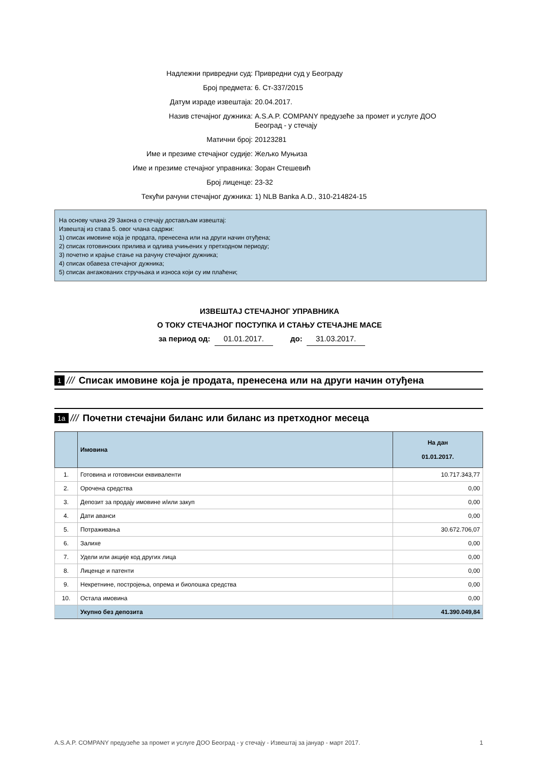Надлежни привредни суд: Привредни суд у Београду
Број предмета: 6. Ст-337/2015
Датум израде извештаја: 20.04.2017.
Назив стечајног дужника: A.S.A.P. COMPANY предузеће за промет и услуге ДОО
Београд - у стечају
Матични број: 20123281
Име и презиме стечајног судије: Жељко Муњиза
Име и презиме стечајног управника: Зоран Стешевић
Број лиценце: 23-32
Текући рачуни стечајног дужника: 1) NLB Banka A.D., 310-214824-15
На основу члана 29 Закона о стечају достављам извештај:
Извештај из става 5. овог члана садржи:
1) списак имовине која је продата, пренесена или на други начин отуђена;
2) списак готовинских прилива и одлива учињених у претходном периоду;
3) почетно и крајње стање на рачуну стечајног дужника;
4) списак обавеза стечајног дужника;
5) списак ангажованих стручњака и износа који су им плаћени;
ИЗВЕШТАЈ СТЕЧАЈНОГ УПРАВНИКА
О ТОКУ СТЕЧАЈНОГ ПОСТУПКА И СТАЊУ СТЕЧАЈНЕ МАСЕ
за период од: 01.01.2017. до: 31.03.2017.
1 /// Списак имовине која је продата, пренесена или на други начин отуђена
1a /// Почетни стечајни биланс или биланс из претходног месеца
| | Имовина | На дан 01.01.2017. |
| --- | --- | --- |
| 1. | Готовина и готовински еквиваленти | 10.717.343,77 |
| 2. | Орочена средства | 0,00 |
| 3. | Депозит за продају имовине и/или закуп | 0,00 |
| 4. | Дати аванси | 0,00 |
| 5. | Потраживања | 30.672.706,07 |
| 6. | Залихе | 0,00 |
| 7. | Удели или акције код других лица | 0,00 |
| 8. | Лиценце и патенти | 0,00 |
| 9. | Некретнине, постројења, опрема и биолошка средства | 0,00 |
| 10. | Остала имовина | 0,00 |
| | Укупно без депозита | 41.390.049,84 |
A.S.A.P. COMPANY предузеће за промет и услуге ДОО Београд - у стечају - Извештај за јануар - март 2017. 1